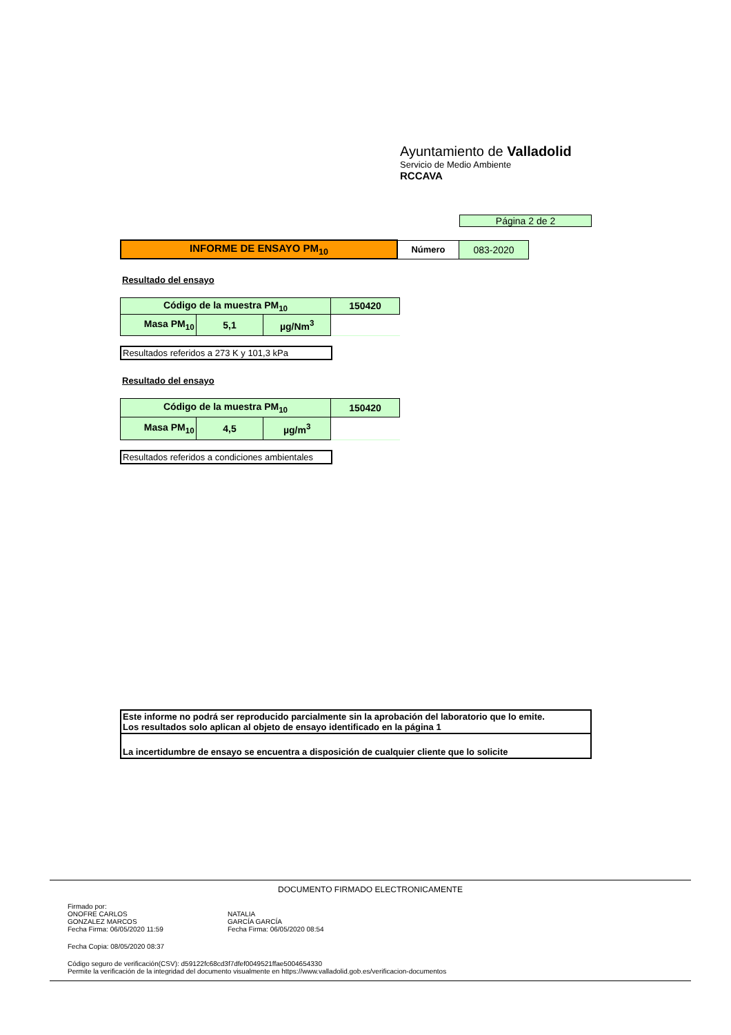Ayuntamiento de Valladolid
Servicio de Medio Ambiente
RCCAVA
Página 2 de 2
| INFORME DE ENSAYO PM<sub>10</sub> | Número | 083-2020 |
Resultado del ensayo
| Código de la muestra PM<sub>10</sub> | | | 150420 |
| Masa PM<sub>10</sub> | 5,1 | µg/Nm<sup>3</sup> | |
Resultados referidos a 273 K y 101,3 kPa
Resultado del ensayo
| Código de la muestra PM<sub>10</sub> | | | 150420 |
| Masa PM<sub>10</sub> | 4,5 | µg/m<sup>3</sup> | |
Resultados referidos a condiciones ambientales
Este informe no podrá ser reproducido parcialmente sin la aprobación del laboratorio que lo emite.
Los resultados solo aplican al objeto de ensayo identificado en la página 1
La incertidumbre de ensayo se encuentra a disposición de cualquier cliente que lo solicite
DOCUMENTO FIRMADO ELECTRONICAMENTE
Firmado por:
ONOFRE CARLOS
GONZALEZ MARCOS
Fecha Firma: 06/05/2020 11:59
NATALIA
GARCÍA GARCÍA
Fecha Firma: 06/05/2020 08:54
Fecha Copia: 08/05/2020 08:37
Código seguro de verificación(CSV): d59122fc68cd3f7dfef0049521ffae5004654330
Permite la verificación de la integridad del documento visualmente en https://www.valladolid.gob.es/verificacion-documentos